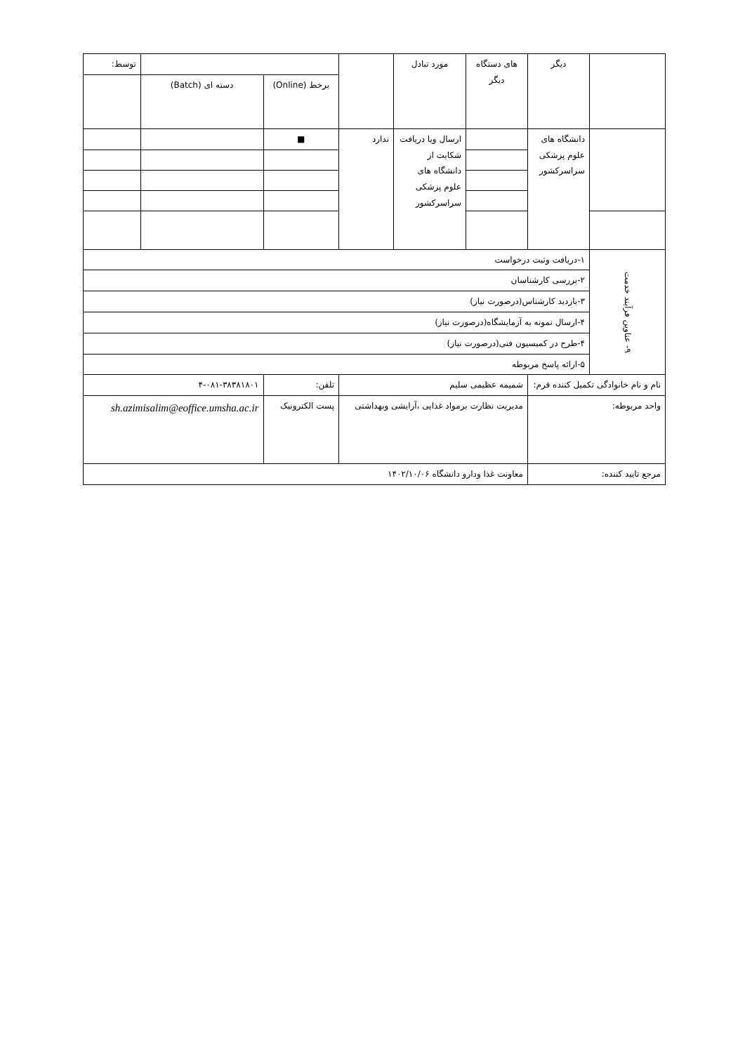| | دیگر | های دستگاه دیگر | مورد تبادل | | | | توسط: |
| | | | | | برخط (Online) | دسته ای (Batch) | |
| | دانشگاه های علوم پزشکی سراسرکشور | | ارسال ویا دریافت شکایت از دانشگاه های علوم پزشکی سراسرکشور | ندارد | ■ | | |
| ۹- عناوین فرآیند خدمت | ۱-دریافت وثبت درخواست | | | | | | |
| | ۲-بررسی کارشناسان | | | | | | |
| | ۳-بازدید کارشناس(درصورت نیاز) | | | | | | |
| | ۴-ارسال نمونه به آزمایشگاه(درصورت نیاز) | | | | | | |
| | ۴-طرح در کمیسیون فنی(درصورت نیاز) | | | | | | |
| | ۵-ارائه پاسخ مربوطه | | | | | | |
| نام و نام خانوادگی تکمیل کننده فرم: | | شمیمه عظیمی سلیم | | | تلفن: | ۴-۰۸۱-۳۸۳۸۱۸۰۱ | |
| واحد مربوطه: | | مدیریت نظارت برمواد غذایی ،آرایشی وبهداشتی | | | پست الکترونیک | sh.azimisalim@eoffice.umsha.ac.ir | |
| مرجع تایید کننده: | | معاونت غذا ودارو دانشگاه ۱۴۰۲/۱۰/۰۶ | | | | | |